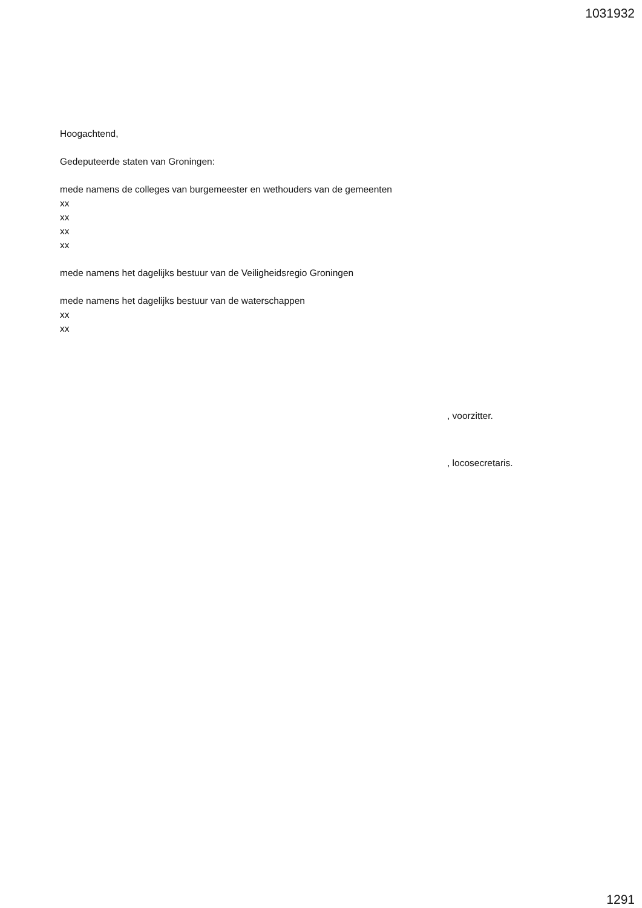1031932
Hoogachtend,
Gedeputeerde staten van Groningen:
mede namens de colleges van burgemeester en wethouders van de gemeenten
xx
xx
xx
xx
mede namens het dagelijks bestuur van de Veiligheidsregio Groningen
mede namens het dagelijks bestuur van de waterschappen
xx
xx
, voorzitter.
, locosecretaris.
1291